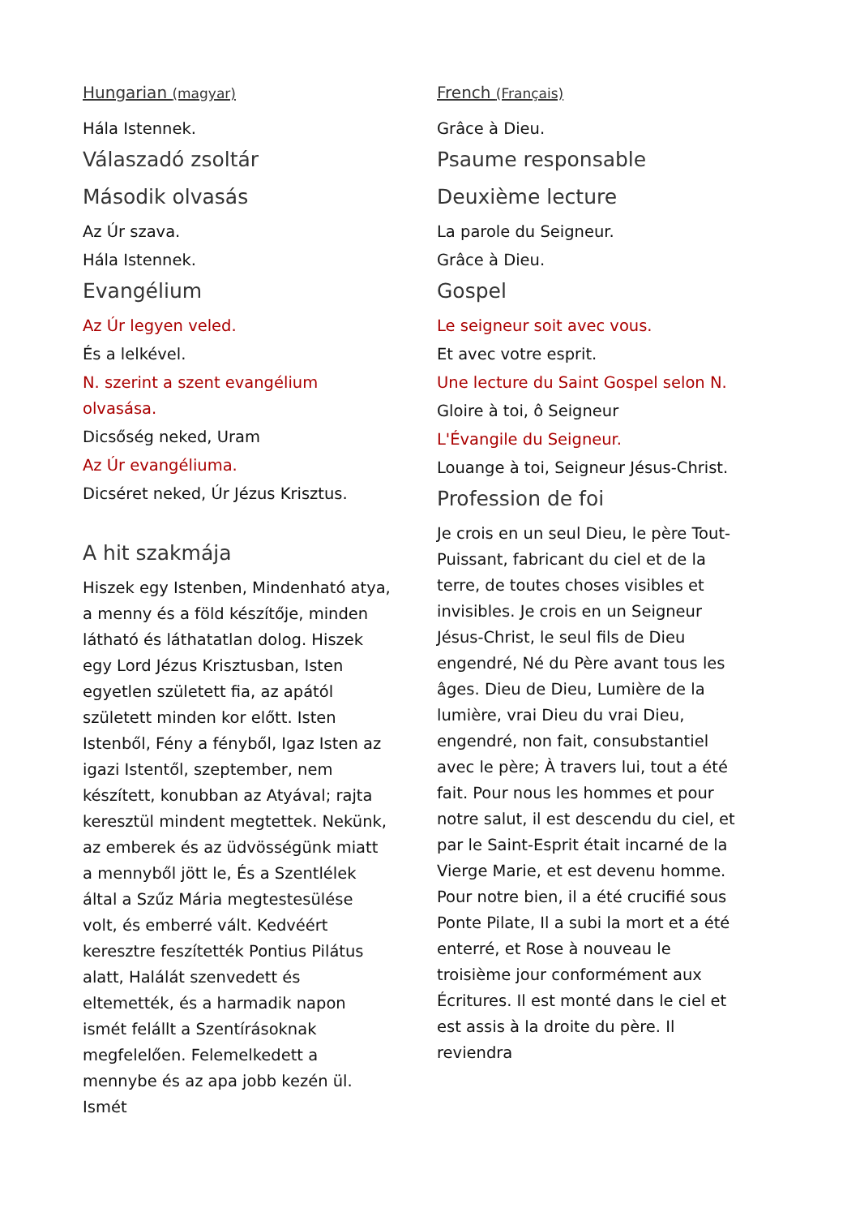Hungarian (magyar)
Hála Istennek.
Válaszadó zsoltár
Második olvasás
Az Úr szava.
Hála Istennek.
Evangélium
Az Úr legyen veled.
És a lelkével.
N. szerint a szent evangélium olvasása.
Dicsőség neked, Uram
Az Úr evangéliuma.
Dicséret neked, Úr Jézus Krisztus.
A hit szakmája
Hiszek egy Istenben, Mindenható atya, a menny és a föld készítője, minden látható és láthatatlan dolog. Hiszek egy Lord Jézus Krisztusban, Isten egyetlen született fia, az apától született minden kor előtt. Isten Istenből, Fény a fényből, Igaz Isten az igazi Istentől, szeptember, nem készített, konubban az Atyával; rajta keresztül mindent megtettek. Nekünk, az emberek és az üdvösségünk miatt a mennyből jött le, És a Szentlélek által a Szűz Mária megtestesülése volt, és emberré vált. Kedvéért keresztre feszítették Pontius Pilátus alatt, Halálát szenvedett és eltemették, és a harmadik napon ismét felállt a Szentírásoknak megfelelően. Felemelkedett a mennybe és az apa jobb kezén ül. Ismét
French (Français)
Grâce à Dieu.
Psaume responsable
Deuxième lecture
La parole du Seigneur.
Grâce à Dieu.
Gospel
Le seigneur soit avec vous.
Et avec votre esprit.
Une lecture du Saint Gospel selon N.
Gloire à toi, ô Seigneur
L'Évangile du Seigneur.
Louange à toi, Seigneur Jésus-Christ.
Profession de foi
Je crois en un seul Dieu, le père Tout-Puissant, fabricant du ciel et de la terre, de toutes choses visibles et invisibles. Je crois en un Seigneur Jésus-Christ, le seul fils de Dieu engendré, Né du Père avant tous les âges. Dieu de Dieu, Lumière de la lumière, vrai Dieu du vrai Dieu, engendré, non fait, consubstantiel avec le père; À travers lui, tout a été fait. Pour nous les hommes et pour notre salut, il est descendu du ciel, et par le Saint-Esprit était incarné de la Vierge Marie, et est devenu homme. Pour notre bien, il a été crucifié sous Ponte Pilate, Il a subi la mort et a été enterré, et Rose à nouveau le troisième jour conformément aux Écritures. Il est monté dans le ciel et est assis à la droite du père. Il reviendra